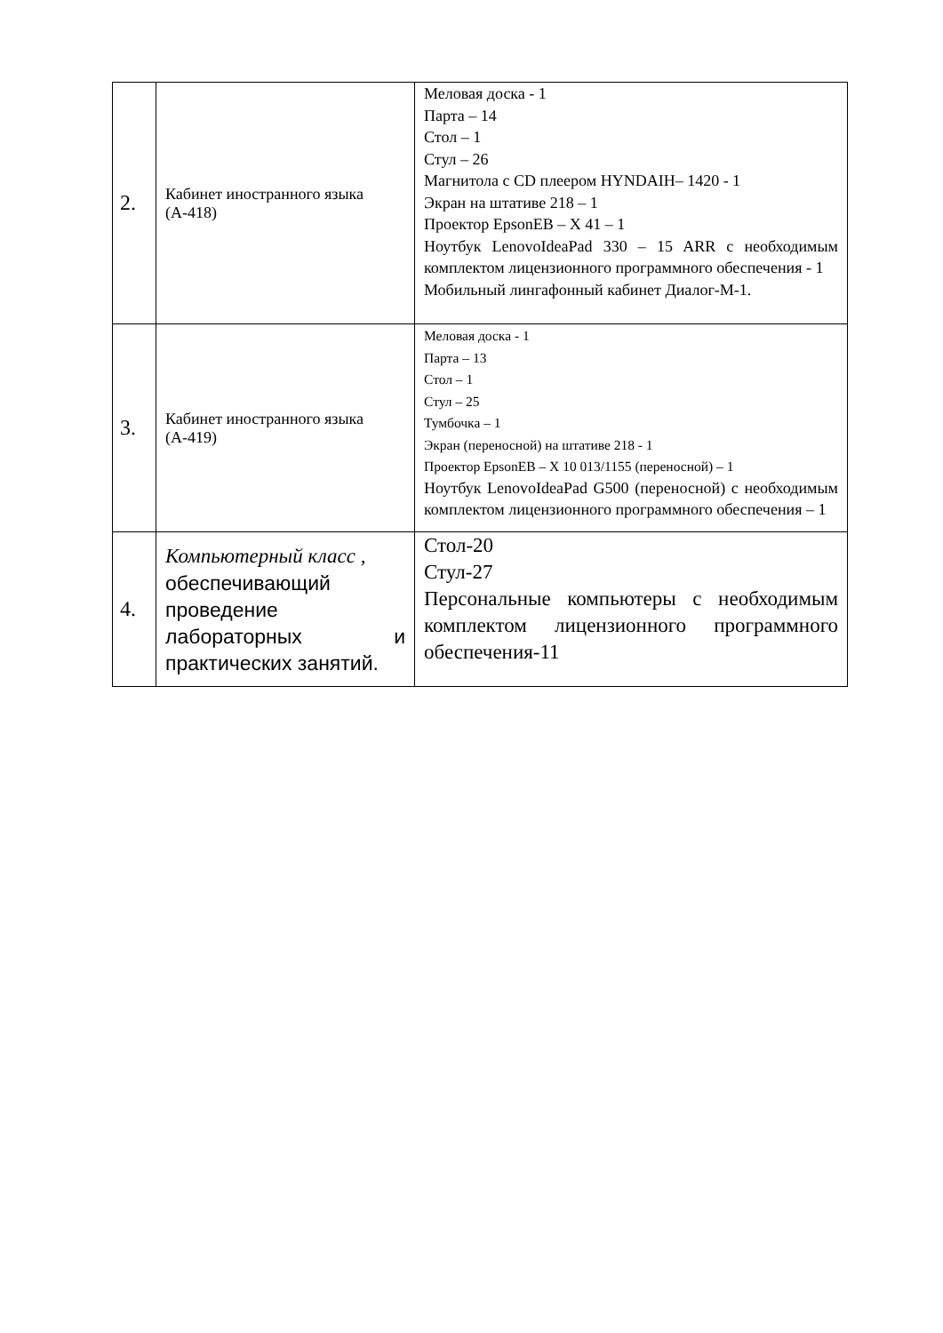| 2. | Кабинет иностранного языка (А-418) | Меловая доска - 1 Парта – 14 Стол – 1 Стул – 26 Магнитола с CD плеером HYNDAIH– 1420 - 1 Экран на штативе 218 – 1 Проектор EpsonEB – X 41 – 1 Ноутбук LenovoIdeaPad 330 – 15 ARR с необходимым комплектом лицензионного программного обеспечения - 1 Мобильный лингафонный кабинет Диалог-М-1. |
| 3. | Кабинет иностранного языка (А-419) | Меловая доска - 1 Парта – 13 Стол – 1 Стул – 25 Тумбочка – 1 Экран (переносной) на штативе 218 - 1 Проектор EpsonEB – X 10 013/1155 (переносной) – 1 Ноутбук LenovoIdeaPad G500 (переносной) с необходимым комплектом лицензионного программного обеспечения – 1 |
| 4. | Компьютерный класс , обеспечивающий проведение лабораторных и практических занятий. | Стол-20 Стул-27 Персональные компьютеры с необходимым комплектом лицензионного программного обеспечения-11 |